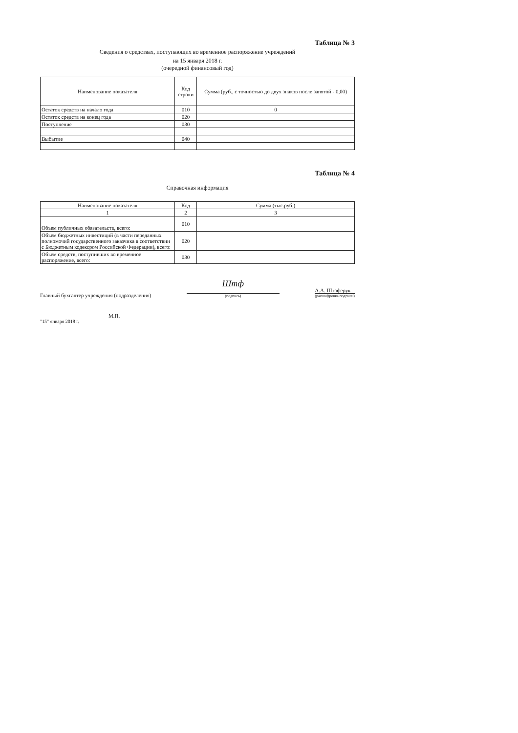Таблица № 3
Сведения о средствах, поступающих во временное распоряжение учреждений
на 15 января 2018 г.
(очередной финансовый год)
| Наименование показателя | Код строки | Сумма (руб., с точностью до двух знаков после запятой - 0,00) |
| --- | --- | --- |
| Остаток средств на начало года | 010 | 0 |
| Остаток средств на конец года | 020 | |
| Поступление | 030 | |
| Выбытие | 040 | |
Таблица № 4
Справочная информация
| Наименование показателя | Код | Сумма (тыс.руб.) |
| --- | --- | --- |
| 1 | 2 | 3 |
| Объем публичных обязательств, всего: | 010 | |
| Объем бюджетных инвестиций (в части переданных полномочий государственного заказчика в соответствии с Бюджетным кодексром Российской Федерации), всего: | 020 | |
| Объем средств, поступивших во временное распоряжение, всего: | 030 | |
Главный бухгалтер учреждения (подразделения)
Шmф
(подпись)
А.А. Штаферук
(расшифровка подписи)
М.П.
"15" января 2018 г.